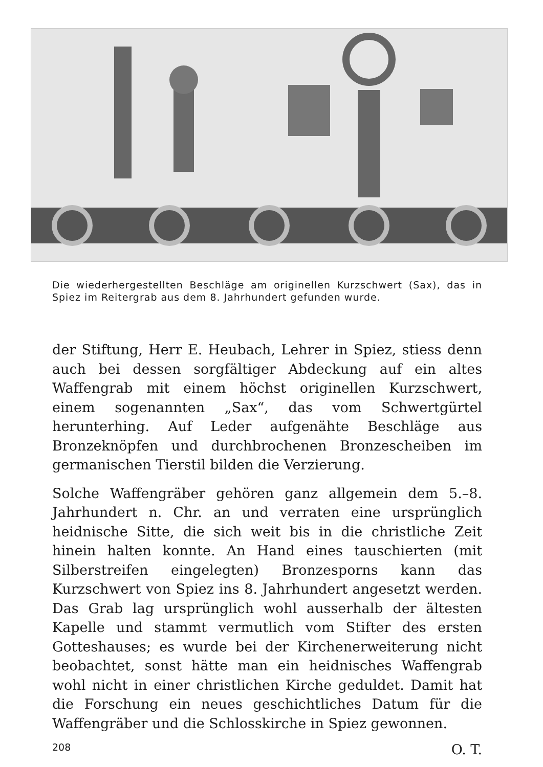Die wiederhergestellten Beschläge am originellen Kurzschwert (Sax), das in Spiez im Reitergrab aus dem 8. Jahrhundert gefunden wurde.
der Stiftung, Herr E. Heubach, Lehrer in Spiez, stiess denn auch bei dessen sorgfältiger Abdeckung auf ein altes Waffengrab mit einem höchst originellen Kurzschwert, einem sogenannten „Sax“, das vom Schwertgürtel herunterhing. Auf Leder aufgenähte Beschläge aus Bronzeknöpfen und durchbrochenen Bronzescheiben im germanischen Tierstil bilden die Verzierung.
Solche Waffengräber gehören ganz allgemein dem 5.–8. Jahrhundert n. Chr. an und verraten eine ursprünglich heidnische Sitte, die sich weit bis in die christliche Zeit hinein halten konnte. An Hand eines tauschierten (mit Silberstreifen eingelegten) Bronzesporns kann das Kurzschwert von Spiez ins 8. Jahrhundert angesetzt werden. Das Grab lag ursprünglich wohl ausserhalb der ältesten Kapelle und stammt vermutlich vom Stifter des ersten Gotteshauses; es wurde bei der Kirchenerweiterung nicht beobachtet, sonst hätte man ein heidnisches Waffengrab wohl nicht in einer christlichen Kirche geduldet. Damit hat die Forschung ein neues geschichtliches Datum für die Waffengräber und die Schlosskirche in Spiez gewonnen.
O. T.
208